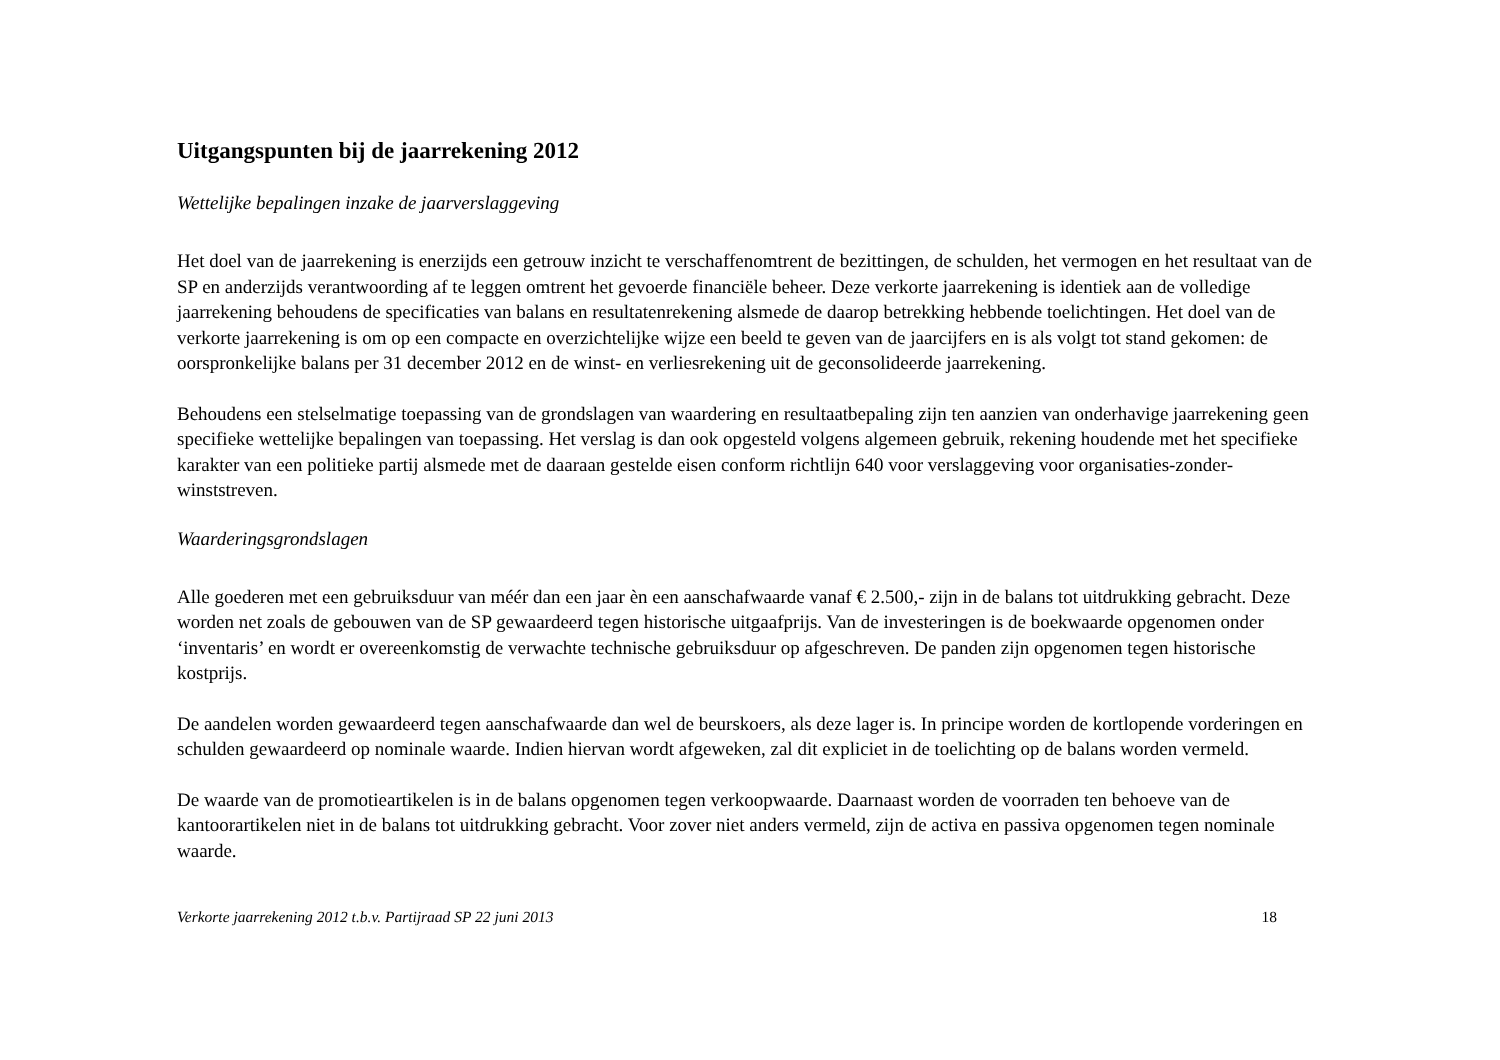Uitgangspunten bij de jaarrekening 2012
Wettelijke bepalingen inzake de jaarverslaggeving
Het doel van de jaarrekening is enerzijds een getrouw inzicht te verschaffenomtrent de bezittingen, de schulden, het vermogen en het resultaat van de SP en anderzijds verantwoording af te leggen omtrent het gevoerde financiële beheer. Deze verkorte jaarrekening is identiek aan de volledige jaarrekening behoudens de specificaties van balans en resultatenrekening alsmede de daarop betrekking hebbende toelichtingen. Het doel van de verkorte jaarrekening is om op een compacte en overzichtelijke wijze een beeld te geven van de jaarcijfers en is als volgt tot stand gekomen: de oorspronkelijke balans per 31 december 2012 en de winst- en verliesrekening uit de geconsolideerde jaarrekening.
Behoudens een stelselmatige toepassing van de grondslagen van waardering en resultaatbepaling zijn ten aanzien van onderhavige jaarrekening geen specifieke wettelijke bepalingen van toepassing. Het verslag is dan ook opgesteld volgens algemeen gebruik, rekening houdende met het specifieke karakter van een politieke partij alsmede met de daaraan gestelde eisen conform richtlijn 640 voor verslaggeving voor organisaties-zonder-winststreven.
Waarderingsgrondslagen
Alle goederen met een gebruiksduur van méér dan een jaar èn een aanschafwaarde vanaf € 2.500,- zijn in de balans tot uitdrukking gebracht. Deze worden net zoals de gebouwen van de SP gewaardeerd tegen historische uitgaafprijs. Van de investeringen is de boekwaarde opgenomen onder ‘inventaris’ en wordt er overeenkomstig de verwachte technische gebruiksduur op afgeschreven. De panden zijn opgenomen tegen historische kostprijs.
De aandelen worden gewaardeerd tegen aanschafwaarde dan wel de beurskoers, als deze lager is. In principe worden de kortlopende vorderingen en schulden gewaardeerd op nominale waarde. Indien hiervan wordt afgeweken, zal dit expliciet in de toelichting op de balans worden vermeld.
De waarde van de promotieartikelen is in de balans opgenomen tegen verkoopwaarde. Daarnaast worden de voorraden ten behoeve van de kantoorartikelen niet in de balans tot uitdrukking gebracht. Voor zover niet anders vermeld, zijn de activa en passiva opgenomen tegen nominale waarde.
Verkorte jaarrekening 2012 t.b.v. Partijraad SP 22 juni 2013 18